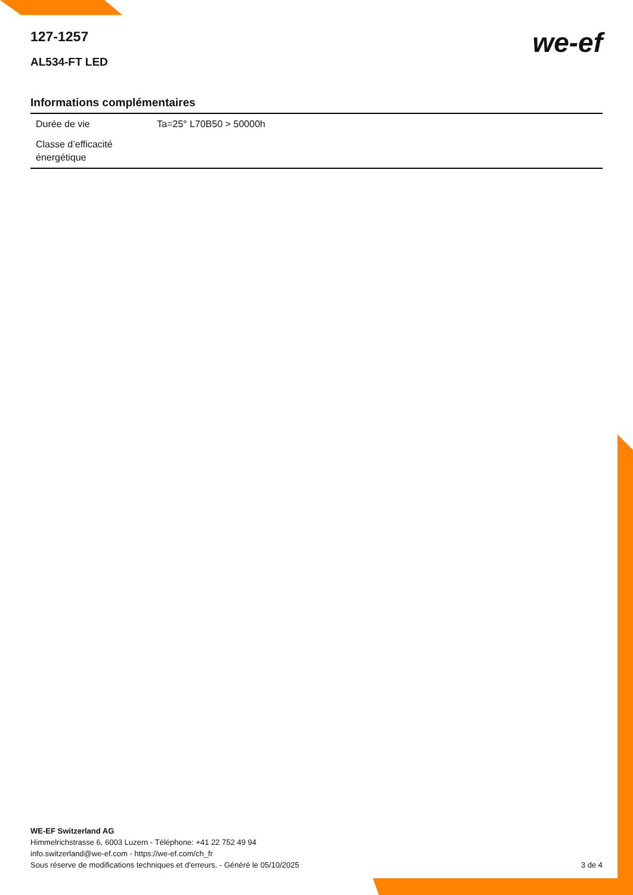127-1257
AL534-FT LED
we-ef
Informations complémentaires
| Durée de vie | Ta=25° L70B50 > 50000h |
| Classe d’efficacité énergétique | |
WE-EF Switzerland AG
Himmelrichstrasse 6, 6003 Luzern - Téléphone: +41 22 752 49 94
info.switzerland@we-ef.com - https://we-ef.com/ch_fr
Sous réserve de modifications techniques et d'erreurs. - Généré le 05/10/2025
3 de 4